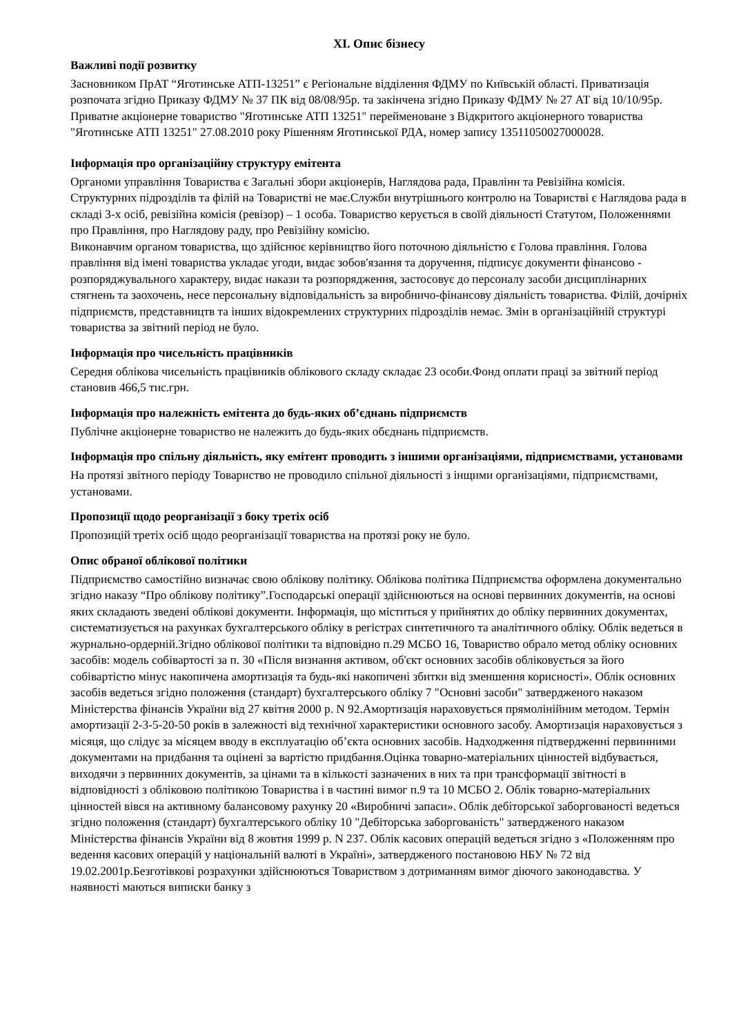XI. Опис бізнесу
Важливі події розвитку
Засновником ПрАТ “Яготинське АТП-13251” є Регіональне відділення ФДМУ по Київській області. Приватизація розпочата згідно Приказу ФДМУ № 37 ПК від 08/08/95р. та закінчена згідно Приказу ФДМУ № 27 АТ від 10/10/95р. Приватне акціонерне товариство "Яготинське АТП 13251" перейменоване з Відкритого акціонерного товариства "Яготинське АТП 13251" 27.08.2010 року Рішенням Яготинської РДА, номер запису 13511050027000028.
Інформація про організаційну структуру емітента
Органоми управління Товариства є Загальні збори акціонерів, Наглядова рада, Правлінн та Ревізійна комісія.
Структурних підрозділів та філій на Товаристві не має.Служби внутрішнього контролю на Товаристві є Наглядова рада в складі 3-х осіб, ревізійна комісія (ревізор) – 1 особа. Товариство керується в своїй діяльності Статутом, Положеннями про Правління, про Наглядову раду, про Ревізійну комісію.
Виконавчим органом товариства, що здійснює керівництво його поточною діяльністю є Голова правління. Голова правління від імені товариства укладає угоди, видає зобов'язання та доручення, підписує документи фінансово - розпоряджувального характеру, видає накази та розпорядження, застосовує до персоналу засоби дисциплінарних стягнень та заохочень, несе персональну відповідальність за виробничо-фінансову діяльність товариства. Філій, дочірніх підприємств, представництв та інших відокремлених структурних підрозділів немає. Змін в організаційній структурі товариства за звітний період не було.
Інформація про чисельність працівників
Середня облікова чисельність працівників облікового складу складає 23 особи.Фонд оплати праці за звітний період становив 466,5 тис.грн.
Інформація про належність емітента до будь-яких об’єднань підприємств
Публічне акціонерне товариство не належить до будь-яких обєднань підприємств.
Інформація про спільну діяльність, яку емітент проводить з іншими організаціями, підприємствами, установами
На протязі звітного періоду Товариство не проводило спільної діяльності з інщими організаціями, підприємствами, установами.
Пропозиції щодо реорганізації з боку третіх осіб
Пропозицій третіх осіб щодо реорганізації товариства на протязі року не було.
Опис обраної облікової політики
Підприємство самостійно визначає свою облікову політику. Облікова політика Підприємства оформлена документально згідно наказу “Про облікову політику”.Господарські операції здійснюються на основі первинних документів, на основі яких складають зведені облікові документи. Інформація, що міститься у прийнятих до обліку первинних документах, систематизується на рахунках бухгалтерського обліку в регістрах синтетичного та аналітичного обліку. Облік ведеться в журнально-ордерній.Згідно облікової політики та відповідно п.29 МСБО 16, Товариство обрало метод обліку основних засобів: модель собівартості за п. 30 «Після визнання активом, об'єкт основних засобів обліковується за його собівартістю мінус накопичена амортизація та будь-які накопичені збитки від зменшення корисності». Облік основних засобів ведеться згідно положення (стандарт) бухгалтерського обліку 7 "Основні засоби" затвердженого наказом Міністерства фінансів України від 27 квітня 2000 р. N 92.Амортизація нараховується прямолінійним методом. Термін амортизації 2-3-5-20-50 років в залежності від технічної характеристики основного засобу. Амортизація нараховується з місяця, що слідує за місяцем вводу в експлуатацію об’єкта основних засобів. Надходження підтвердженні первинними документами на придбання та оцінені за вартістю придбання.Оцінка товарно-матеріальних цінностей відбувається, виходячи з первинних документів, за цінами та в кількості зазначених в них та при трансформації звітності в відповідності з обліковою політикою Товариства і в частині вимог п.9 та 10 МСБО 2. Облік товарно-матеріальних цінностей вівся на активному балансовому рахунку 20 «Виробничі запаси». Облік дебіторської заборгованості ведеться згідно положення (стандарт) бухгалтерського обліку 10 "Дебіторська заборгованість" затвердженого наказом Міністерства фінансів України від 8 жовтня 1999 р. N 237. Облік касових операцій ведеться згідно з «Положенням про ведення касових операцій у національній валюті в Україні», затвердженого постановою НБУ № 72 від 19.02.2001р.Безготівкові розрахунки здійснюються Товариством з дотриманням вимог діючого законодавства. У наявності маються виписки банку з